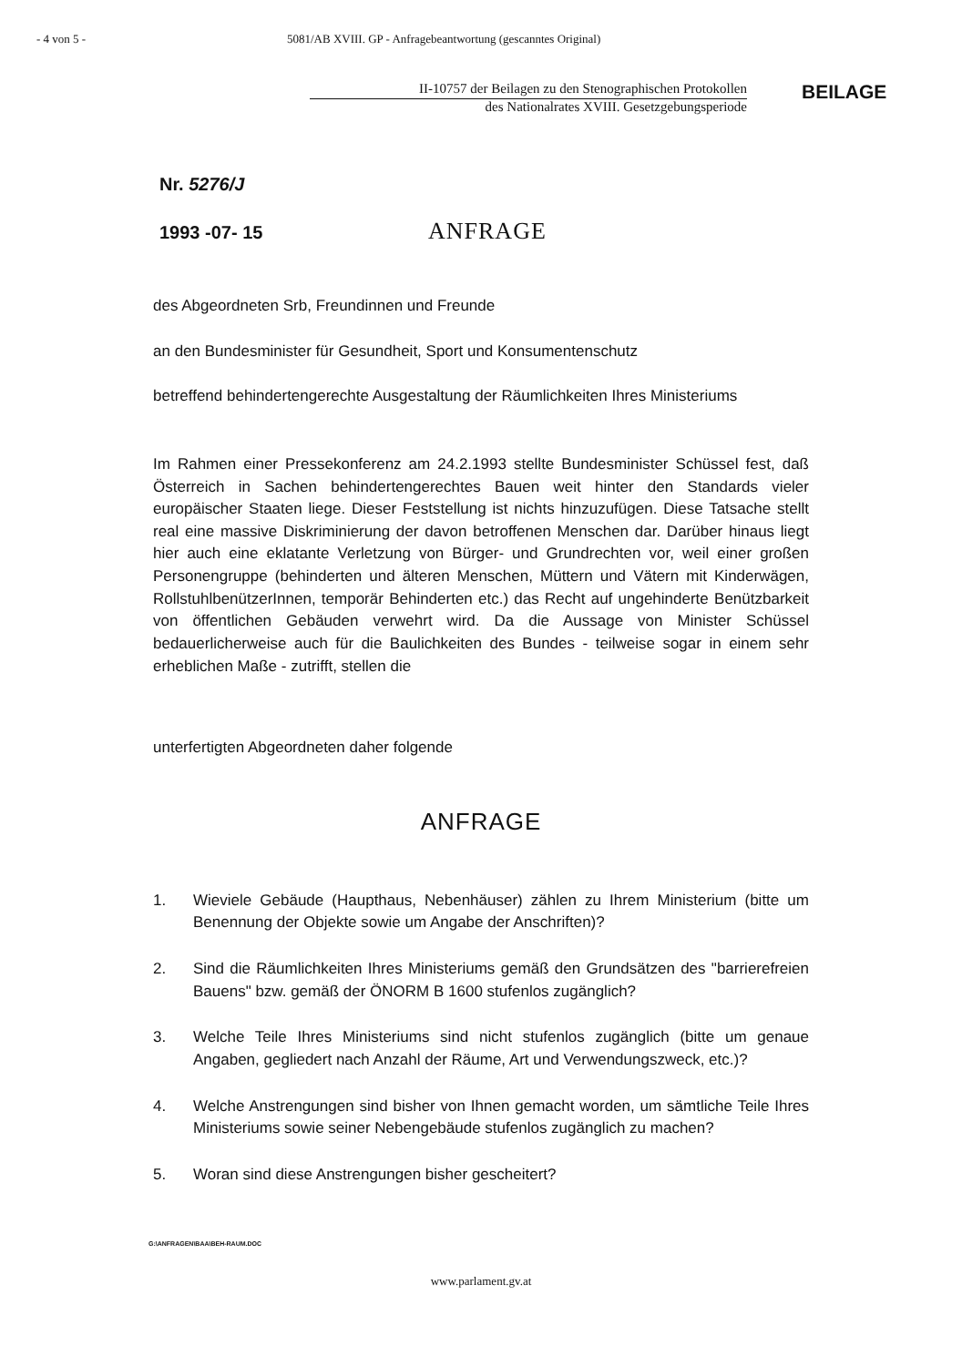- 4 von 5 - 5081/AB XVIII. GP - Anfragebeantwortung (gescanntes Original)
II-10757 der Beilagen zu den Stenographischen Protokollen
des Nationalrates XVIII. Gesetzgebungsperiode
BEILAGE
Nr. 5276/J
1993 -07- 15
ANFRAGE
des Abgeordneten Srb, Freundinnen und Freunde
an den Bundesminister für Gesundheit, Sport und Konsumentenschutz
betreffend behindertengerechte Ausgestaltung der Räumlichkeiten Ihres Ministeriums
Im Rahmen einer Pressekonferenz am 24.2.1993 stellte Bundesminister Schüssel fest, daß Österreich in Sachen behindertengerechtes Bauen weit hinter den Standards vieler europäischer Staaten liege. Dieser Feststellung ist nichts hinzuzufügen. Diese Tatsache stellt real eine massive Diskriminierung der davon betroffenen Menschen dar. Darüber hinaus liegt hier auch eine eklatante Verletzung von Bürger- und Grundrechten vor, weil einer großen Personengruppe (behinderten und älteren Menschen, Müttern und Vätern mit Kinderwägen, RollstuhlbenützerInnen, temporär Behinderten etc.) das Recht auf ungehinderte Benützbarkeit von öffentlichen Gebäuden verwehrt wird. Da die Aussage von Minister Schüssel bedauerlicherweise auch für die Baulichkeiten des Bundes - teilweise sogar in einem sehr erheblichen Maße - zutrifft, stellen die
unterfertigten Abgeordneten daher folgende
ANFRAGE
1. Wieviele Gebäude (Haupthaus, Nebenhäuser) zählen zu Ihrem Ministerium (bitte um Benennung der Objekte sowie um Angabe der Anschriften)?
2. Sind die Räumlichkeiten Ihres Ministeriums gemäß den Grundsätzen des "barrierefreien Bauens" bzw. gemäß der ÖNORM B 1600 stufenlos zugänglich?
3. Welche Teile Ihres Ministeriums sind nicht stufenlos zugänglich (bitte um genaue Angaben, gegliedert nach Anzahl der Räume, Art und Verwendungszweck, etc.)?
4. Welche Anstrengungen sind bisher von Ihnen gemacht worden, um sämtliche Teile Ihres Ministeriums sowie seiner Nebengebäude stufenlos zugänglich zu machen?
5. Woran sind diese Anstrengungen bisher gescheitert?
G:\ANFRAGEN\BAA\BEH-RAUM.DOC
www.parlament.gv.at